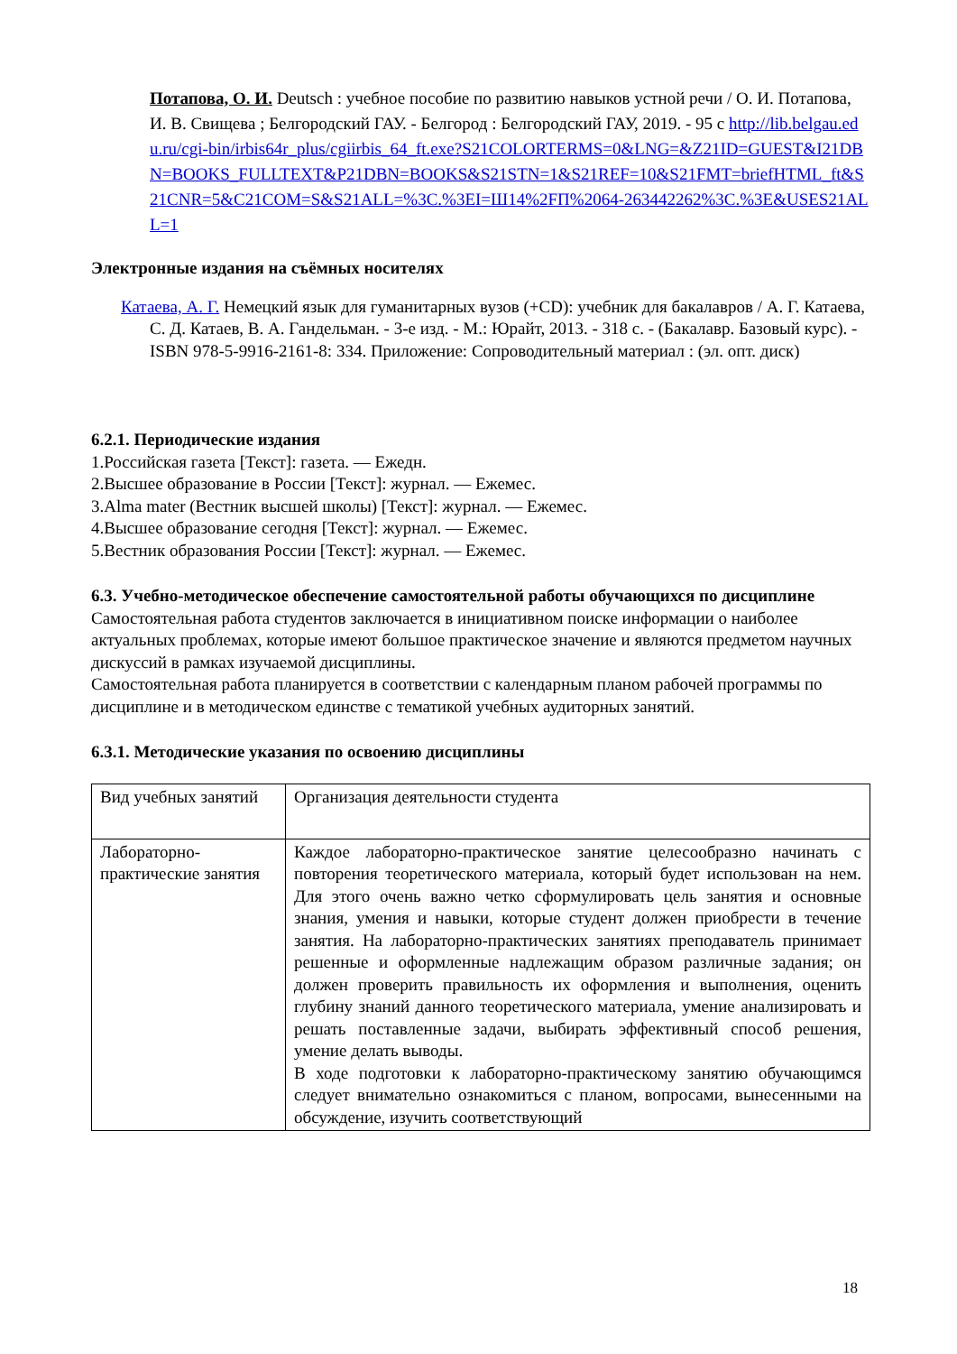Потапова, О. И. Deutsch : учебное пособие по развитию навыков устной речи / О. И. Потапова, И. В. Свищева ; Белгородский ГАУ. - Белгород : Белгородский ГАУ, 2019. - 95 с http://lib.belgau.edu.ru/cgi-bin/irbis64r_plus/cgiirbis_64_ft.exe?S21COLORTERMS=0&LNG=&Z21ID=GUEST&I21DBN=BOOKS_FULLTEXT&P21DBN=BOOKS&S21STN=1&S21REF=10&S21FMT=briefHTML_ft&S21CNR=5&C21COM=S&S21ALL=%3C.%3EI=Ш14%2FП%2064-263442262%3C.%3E&USES21ALL=1
Электронные издания на съёмных носителях
Катаева, А. Г. Немецкий язык для гуманитарных вузов (+CD): учебник для бакалавров / А. Г. Катаева, С. Д. Катаев, В. А. Гандельман. - 3-е изд. - М.: Юрайт, 2013. - 318 с. - (Бакалавр. Базовый курс). - ISBN 978-5-9916-2161-8: 334. Приложение: Сопроводительный материал : (эл. опт. диск)
6.2.1. Периодические издания
1.Российская газета [Текст]: газета. — Ежедн.
2.Высшее образование в России [Текст]: журнал. — Ежемес.
3.Alma mater (Вестник высшей школы) [Текст]: журнал. — Ежемес.
4.Высшее образование сегодня [Текст]: журнал. — Ежемес.
5.Вестник образования России [Текст]: журнал. — Ежемес.
6.3. Учебно-методическое обеспечение самостоятельной работы обучающихся по дисциплине
Самостоятельная работа студентов заключается в инициативном поиске информации о наиболее актуальных проблемах, которые имеют большое практическое значение и являются предметом научных дискуссий в рамках изучаемой дисциплины.
Самостоятельная работа планируется в соответствии с календарным планом рабочей программы по дисциплине и в методическом единстве с тематикой учебных аудиторных занятий.
6.3.1. Методические указания по освоению дисциплины
| Вид учебных занятий | Организация деятельности студента |
| Лабораторно-практические занятия | Каждое лабораторно-практическое занятие целесообразно начинать с повторения теоретического материала, который будет использован на нем. Для этого очень важно четко сформулировать цель занятия и основные знания, умения и навыки, которые студент должен приобрести в течение занятия. На лабораторно-практических занятиях преподаватель принимает решенные и оформленные надлежащим образом различные задания; он должен проверить правильность их оформления и выполнения, оценить глубину знаний данного теоретического материала, умение анализировать и решать поставленные задачи, выбирать эффективный способ решения, умение делать выводы. В ходе подготовки к лабораторно-практическому занятию обучающимся следует внимательно ознакомиться с планом, вопросами, вынесенными на обсуждение, изучить соответствующий |
18